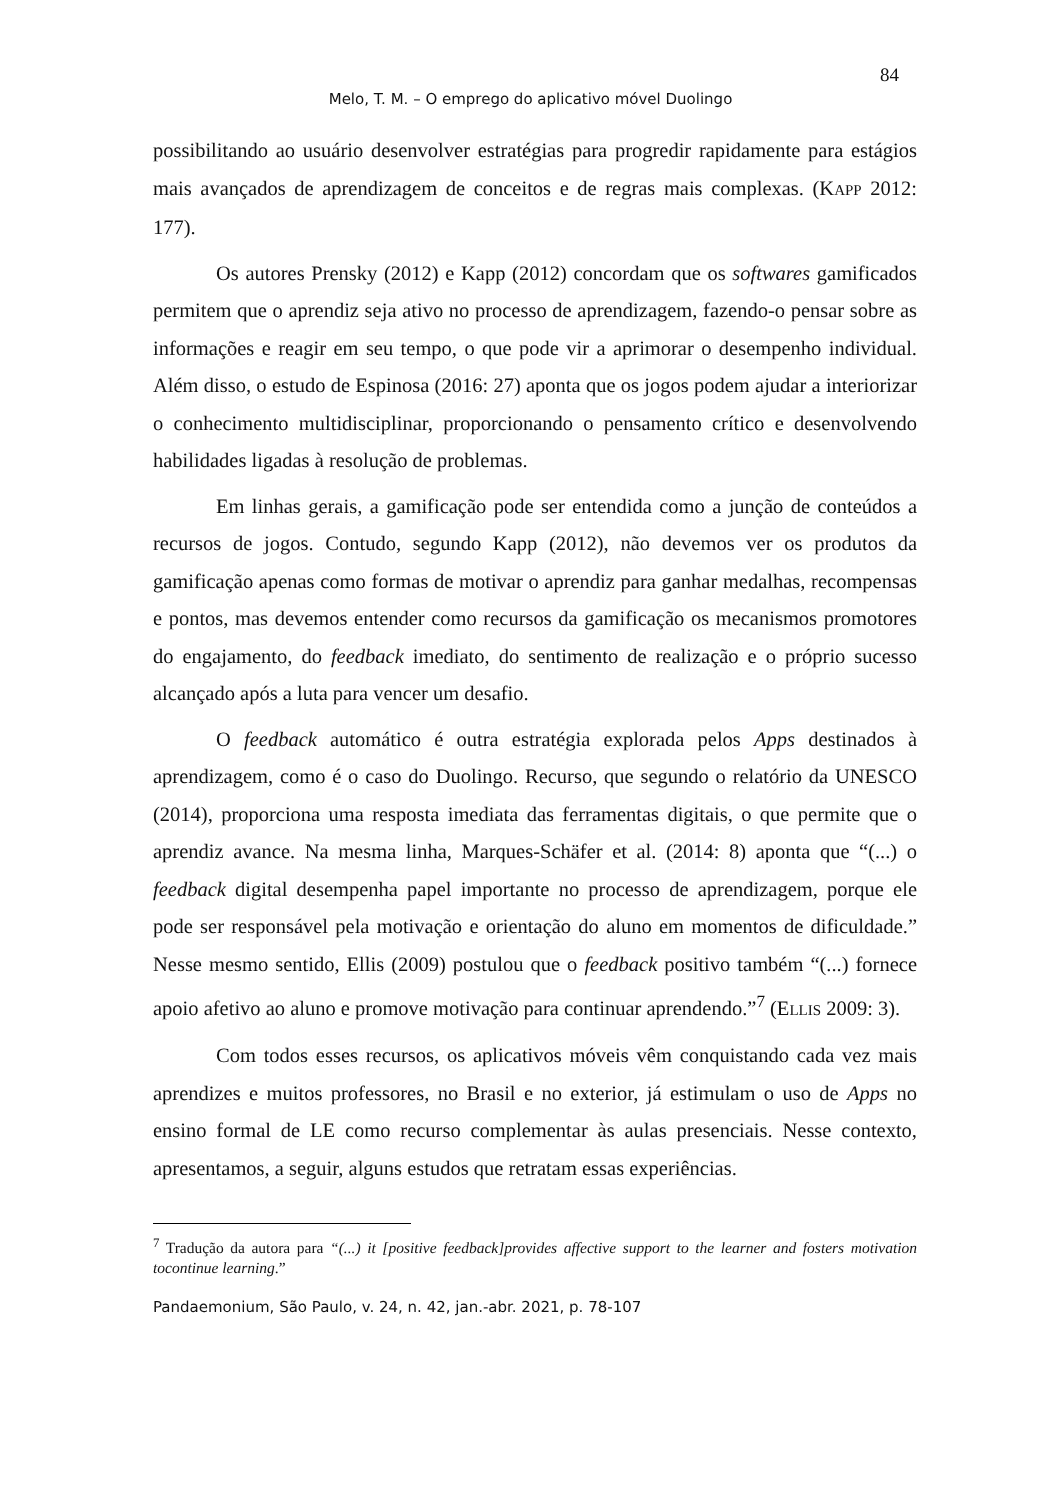84
Melo, T. M. – O emprego do aplicativo móvel Duolingo
possibilitando ao usuário desenvolver estratégias para progredir rapidamente para estágios mais avançados de aprendizagem de conceitos e de regras mais complexas. (KAPP 2012: 177).
Os autores Prensky (2012) e Kapp (2012) concordam que os softwares gamificados permitem que o aprendiz seja ativo no processo de aprendizagem, fazendo-o pensar sobre as informações e reagir em seu tempo, o que pode vir a aprimorar o desempenho individual. Além disso, o estudo de Espinosa (2016: 27) aponta que os jogos podem ajudar a interiorizar o conhecimento multidisciplinar, proporcionando o pensamento crítico e desenvolvendo habilidades ligadas à resolução de problemas.
Em linhas gerais, a gamificação pode ser entendida como a junção de conteúdos a recursos de jogos. Contudo, segundo Kapp (2012), não devemos ver os produtos da gamificação apenas como formas de motivar o aprendiz para ganhar medalhas, recompensas e pontos, mas devemos entender como recursos da gamificação os mecanismos promotores do engajamento, do feedback imediato, do sentimento de realização e o próprio sucesso alcançado após a luta para vencer um desafio.
O feedback automático é outra estratégia explorada pelos Apps destinados à aprendizagem, como é o caso do Duolingo. Recurso, que segundo o relatório da UNESCO (2014), proporciona uma resposta imediata das ferramentas digitais, o que permite que o aprendiz avance. Na mesma linha, Marques-Schäfer et al. (2014: 8) aponta que “(...) o feedback digital desempenha papel importante no processo de aprendizagem, porque ele pode ser responsável pela motivação e orientação do aluno em momentos de dificuldade.” Nesse mesmo sentido, Ellis (2009) postulou que o feedback positivo também “(...) fornece apoio afetivo ao aluno e promove motivação para continuar aprendendo.”<sup>7</sup> (ELLIS 2009: 3).
Com todos esses recursos, os aplicativos móveis vêm conquistando cada vez mais aprendizes e muitos professores, no Brasil e no exterior, já estimulam o uso de Apps no ensino formal de LE como recurso complementar às aulas presenciais. Nesse contexto, apresentamos, a seguir, alguns estudos que retratam essas experiências.
<sup>7</sup> Tradução da autora para “(...) it [positive feedback]provides affective support to the learner and fosters motivation tocontinue learning.”
Pandaemonium, São Paulo, v. 24, n. 42, jan.-abr. 2021, p. 78-107